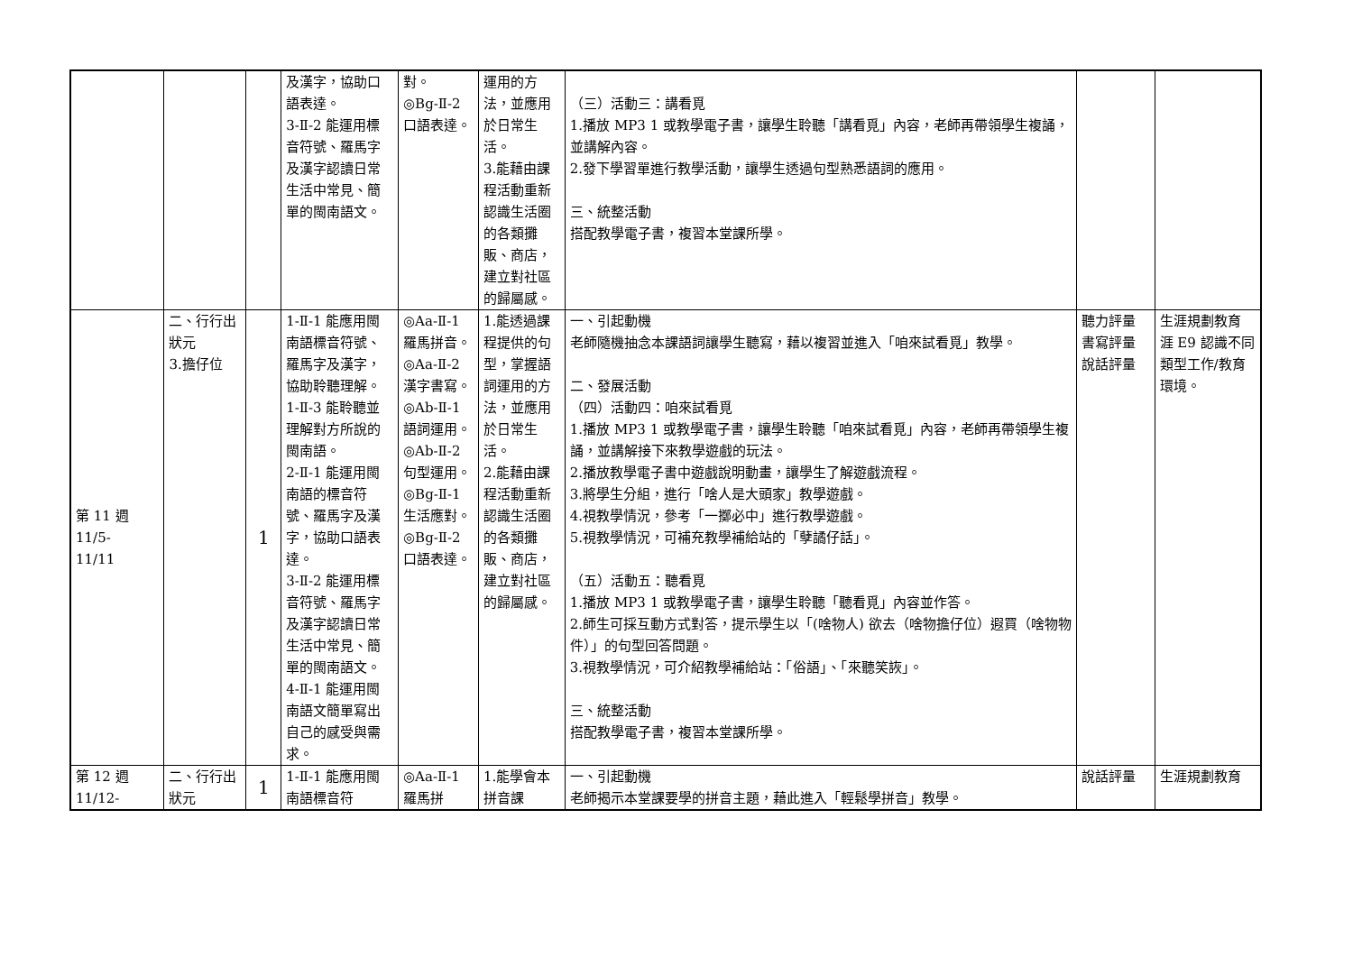| | | | 及漢字，協助口語表達。 3-Ⅱ-2 能運用標音符號、羅馬字及漢字認讀日常生活中常見、簡單的閩南語文。 | 對。 ◎Bg-Ⅱ-2 口語表達。 | 運用的方法，並應用於日常生活。 3.能藉由課程活動重新認識生活圈的各類攤販、商店，建立對社區的歸屬感。 | （三）活動三：講看覓 1.播放 MP3 1 或教學電子書，讓學生聆聽「講看覓」內容，老師再帶領學生複誦，並講解內容。 2.發下學習單進行教學活動，讓學生透過句型熟悉語詞的應用。 三、統整活動 搭配教學電子書，複習本堂課所學。 | | |
| 第 11 週 11/5- 11/11 | 二、行行出狀元 3.擔仔位 | 1 | 1-Ⅱ-1 能應用閩南語標音符號、羅馬字及漢字，協助聆聽理解。 1-Ⅱ-3 能聆聽並理解對方所說的閩南語。 2-Ⅱ-1 能運用閩南語的標音符號、羅馬字及漢字，協助口語表達。 3-Ⅱ-2 能運用標音符號、羅馬字及漢字認讀日常生活中常見、簡單的閩南語文。 4-Ⅱ-1 能運用閩南語文簡單寫出自己的感受與需求。 | ◎Aa-Ⅱ-1 羅馬拼音。 ◎Aa-Ⅱ-2 漢字書寫。 ◎Ab-Ⅱ-1 語詞運用。 ◎Ab-Ⅱ-2 句型運用。 ◎Bg-Ⅱ-1 生活應對。 ◎Bg-Ⅱ-2 口語表達。 | 1.能透過課程提供的句型，掌握語詞運用的方法，並應用於日常生活。 2.能藉由課程活動重新認識生活圈的各類攤販、商店，建立對社區的歸屬感。 | 一、引起動機 老師隨機抽念本課語詞讓學生聽寫，藉以複習並進入「咱來試看覓」教學。 二、發展活動 （四）活動四：咱來試看覓 1.播放 MP3 1 或教學電子書，讓學生聆聽「咱來試看覓」內容，老師再帶領學生複誦，並講解接下來教學遊戲的玩法。 2.播放教學電子書中遊戲說明動畫，讓學生了解遊戲流程。 3.將學生分組，進行「啥人是大頭家」教學遊戲。 4.視教學情況，參考「一擲必中」進行教學遊戲。 5.視教學情況，可補充教學補給站的「孽譎仔話」。 （五）活動五：聽看覓 1.播放 MP3 1 或教學電子書，讓學生聆聽「聽看覓」內容並作答。 2.師生可採互動方式對答，提示學生以「(啥物人) 欲去（啥物擔仔位）遐買（啥物物件）」的句型回答問題。 3.視教學情況，可介紹教學補給站：「俗語」、「來聽笑詼」。 三、統整活動 搭配教學電子書，複習本堂課所學。 | 聽力評量 書寫評量 說話評量 | 生涯規劃教育 涯 E9 認識不同類型工作/教育環境。 |
| 第 12 週 11/12- | 二、行行出狀元 | 1 | 1-Ⅱ-1 能應用閩南語標音符 | ◎Aa-Ⅱ-1 羅馬拼 | 1.能學會本拼音課 | 一、引起動機 老師揭示本堂課要學的拼音主題，藉此進入「輕鬆學拼音」教學。 | 說話評量 | 生涯規劃教育 |